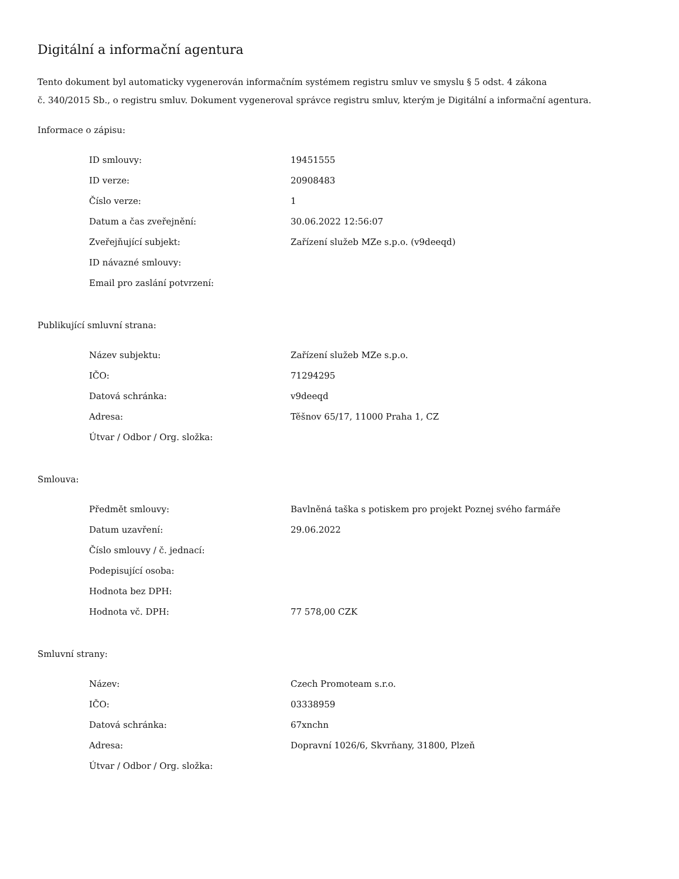Digitální a informační agentura
Tento dokument byl automaticky vygenerován informačním systémem registru smluv ve smyslu § 5 odst. 4 zákona
č. 340/2015 Sb., o registru smluv. Dokument vygeneroval správce registru smluv, kterým je Digitální a informační agentura.
Informace o zápisu:
| ID smlouvy: | 19451555 |
| ID verze: | 20908483 |
| Číslo verze: | 1 |
| Datum a čas zveřejnění: | 30.06.2022 12:56:07 |
| Zveřejňující subjekt: | Zařízení služeb MZe s.p.o. (v9deeqd) |
| ID návazné smlouvy: | |
| Email pro zaslání potvrzení: | |
Publikující smluvní strana:
| Název subjektu: | Zařízení služeb MZe s.p.o. |
| IČO: | 71294295 |
| Datová schránka: | v9deeqd |
| Adresa: | Těšnov 65/17, 11000 Praha 1, CZ |
| Útvar / Odbor / Org. složka: | |
Smlouva:
| Předmět smlouvy: | Bavlněná taška s potiskem pro projekt Poznej svého farmáře |
| Datum uzavření: | 29.06.2022 |
| Číslo smlouvy / č. jednací: | |
| Podepisující osoba: | |
| Hodnota bez DPH: | |
| Hodnota vč. DPH: | 77 578,00 CZK |
Smluvní strany:
| Název: | Czech Promoteam s.r.o. |
| IČO: | 03338959 |
| Datová schránka: | 67xnchn |
| Adresa: | Dopravní 1026/6, Skvrňany, 31800, Plzeň |
| Útvar / Odbor / Org. složka: | |